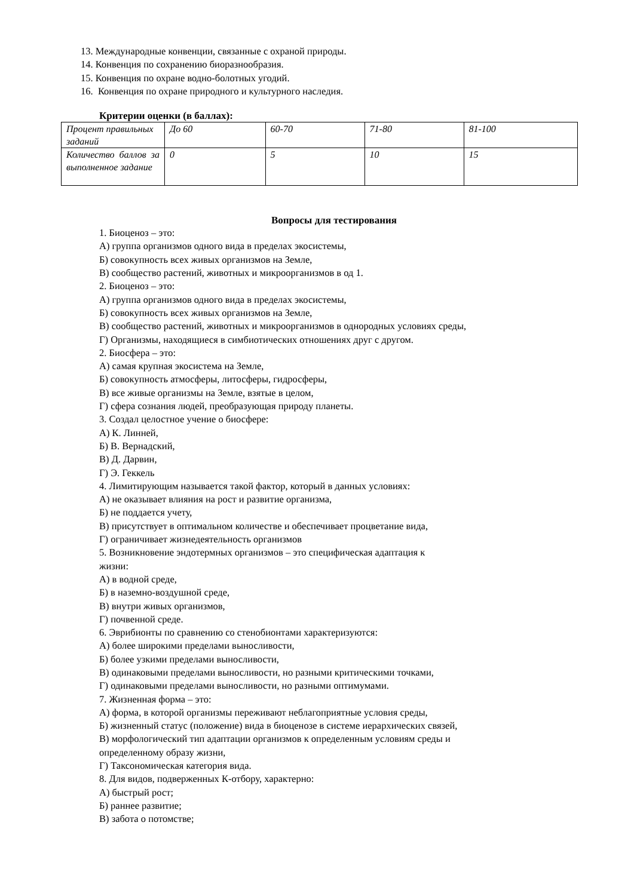13. Международные конвенции, связанные с охраной природы.
14. Конвенция по сохранению биоразнообразия.
15. Конвенция по охране водно-болотных угодий.
16. Конвенция по охране природного и культурного наследия.
Критерии оценки (в баллах):
| Процент правильных заданий | До 60 | 60-70 | 71-80 | 81-100 |
| Количество баллов за выполненное задание | 0 | 5 | 10 | 15 |
Вопросы для тестирования
1. Биоценоз – это:
А) группа организмов одного вида в пределах экосистемы,
Б) совокупность всех живых организмов на Земле,
В) сообщество растений, животных и микроорганизмов в од 1.
2. Биоценоз – это:
А) группа организмов одного вида в пределах экосистемы,
Б) совокупность всех живых организмов на Земле,
В) сообщество растений, животных и микроорганизмов в однородных условиях среды,
Г) Организмы, находящиеся в симбиотических отношениях друг с другом.
2. Биосфера – это:
А) самая крупная экосистема на Земле,
Б) совокупность атмосферы, литосферы, гидросферы,
В) все живые организмы на Земле, взятые в целом,
Г) сфера сознания людей, преобразующая природу планеты.
3. Создал целостное учение о биосфере:
А) К. Линней,
Б) В. Вернадский,
В) Д. Дарвин,
Г) Э. Геккель
4. Лимитирующим называется такой фактор, который в данных условиях:
А) не оказывает влияния на рост и развитие организма,
Б) не поддается учету,
В) присутствует в оптимальном количестве и обеспечивает процветание вида,
Г) ограничивает жизнедеятельность организмов
5. Возникновение эндотермных организмов – это специфическая адаптация к
жизни:
А) в водной среде,
Б) в наземно-воздушной среде,
В) внутри живых организмов,
Г) почвенной среде.
6. Эврибионты по сравнению со стенобионтами характеризуются:
А) более широкими пределами выносливости,
Б) более узкими пределами выносливости,
В) одинаковыми пределами выносливости, но разными критическими точками,
Г) одинаковыми пределами выносливости, но разными оптимумами.
7. Жизненная форма – это:
А) форма, в которой организмы переживают неблагоприятные условия среды,
Б) жизненный статус (положение) вида в биоценозе в системе иерархических связей,
В) морфологический тип адаптации организмов к определенным условиям среды и
определенному образу жизни,
Г) Таксономическая категория вида.
8. Для видов, подверженных К-отбору, характерно:
А) быстрый рост;
Б) раннее развитие;
В) забота о потомстве;